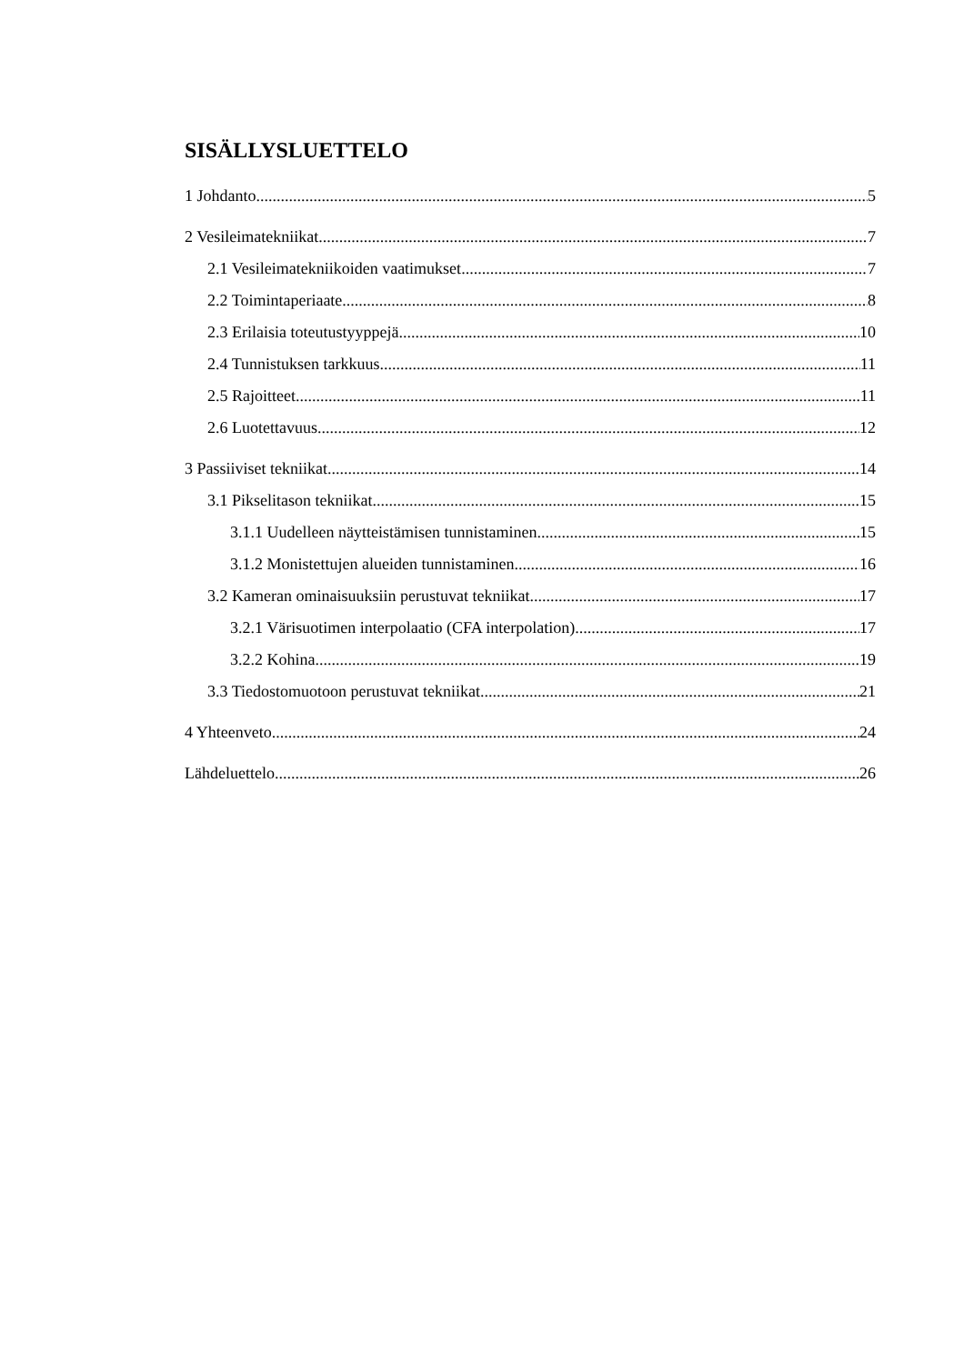SISÄLLYSLUETTELO
1 Johdanto 5
2 Vesileimatekniikat 7
2.1 Vesileimatekniikoiden vaatimukset 7
2.2 Toimintaperiaate 8
2.3 Erilaisia toteutustyyppejä 10
2.4 Tunnistuksen tarkkuus 11
2.5 Rajoitteet 11
2.6 Luotettavuus 12
3 Passiiviset tekniikat 14
3.1 Pikselitason tekniikat 15
3.1.1 Uudelleen näytteistämisen tunnistaminen 15
3.1.2 Monistettujen alueiden tunnistaminen 16
3.2 Kameran ominaisuuksiin perustuvat tekniikat 17
3.2.1 Värisuotimen interpolaatio (CFA interpolation) 17
3.2.2 Kohina 19
3.3 Tiedostomuotoon perustuvat tekniikat 21
4 Yhteenveto 24
Lähdeluettelo 26